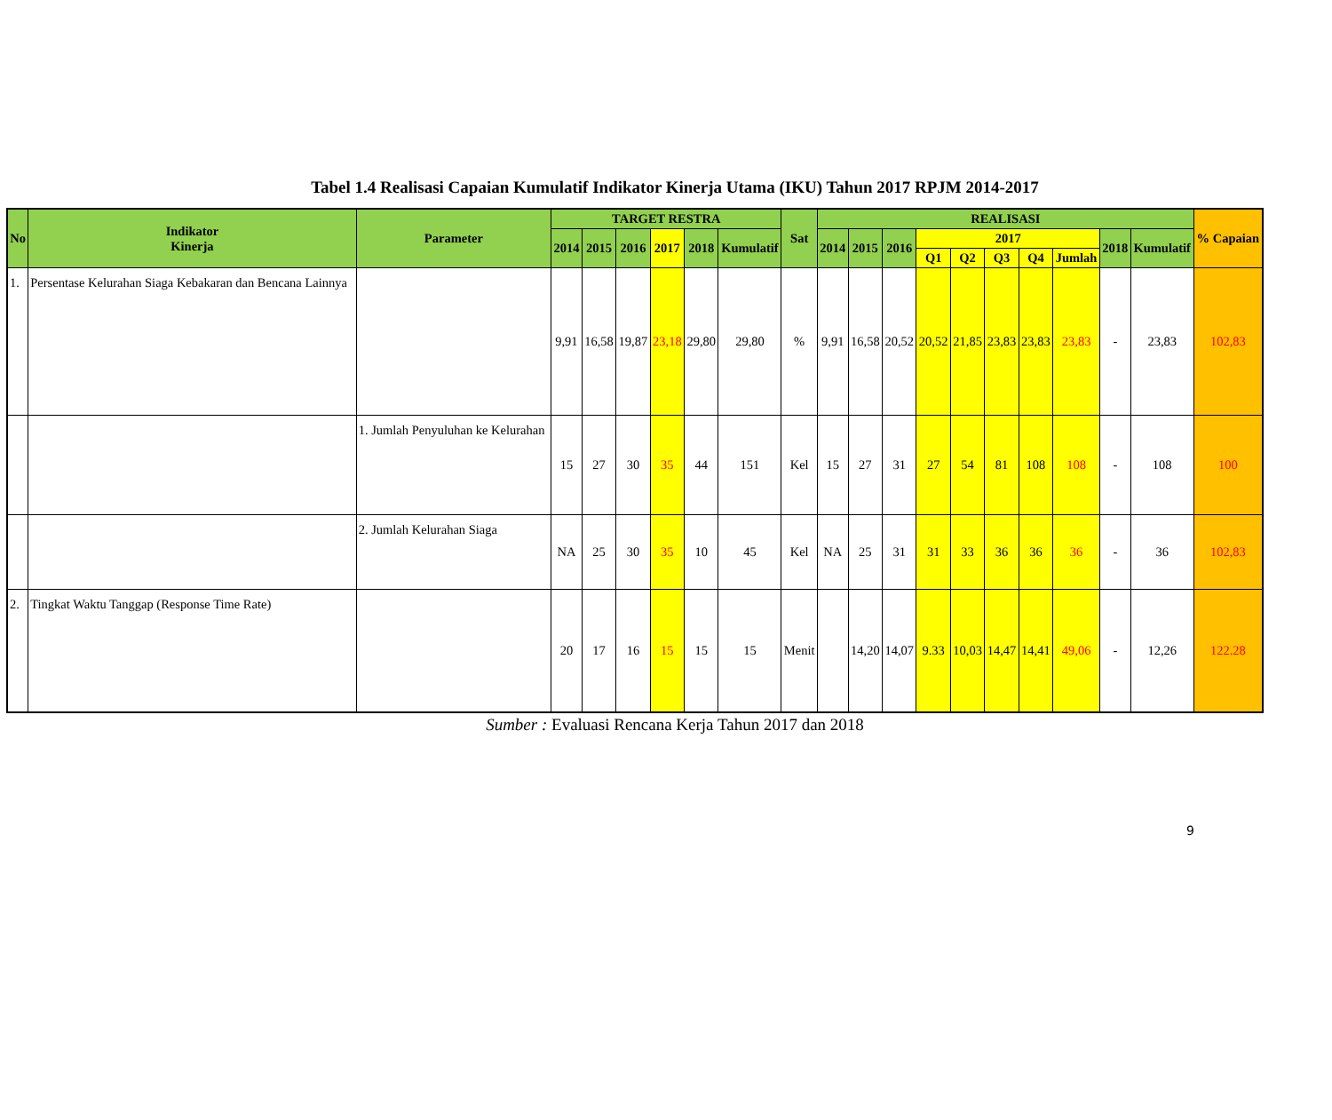Tabel 1.4 Realisasi Capaian Kumulatif Indikator Kinerja Utama (IKU) Tahun 2017 RPJM 2014-2017
| No | Indikator Kinerja | Parameter | TARGET RESTRA | | | | | | Sat | REALISASI | | | | | | | | | | % Capaian |
| --- | --- | --- | --- | --- | --- | --- | --- | --- | --- | --- | --- | --- | --- | --- | --- | --- | --- | --- | --- | --- |
| | | | 2014 | 2015 | 2016 | 2017 | 2018 | Kumulatif | | 2014 | 2015 | 2016 | 2017 | | | | | 2018 | Kumulatif | |
| | | | | | | | | | | | | | Q1 | Q2 | Q3 | Q4 | Jumlah | | | |
| 1. | Persentase Kelurahan Siaga Kebakaran dan Bencana Lainnya | | 9,91 | 16,58 | 19,87 | 23,18 | 29,80 | 29,80 | % | 9,91 | 16,58 | 20,52 | 20,52 | 21,85 | 23,83 | 23,83 | 23,83 | - | 23,83 | 102,83 |
| | | 1. Jumlah Penyuluhan ke Kelurahan | 15 | 27 | 30 | 35 | 44 | 151 | Kel | 15 | 27 | 31 | 27 | 54 | 81 | 108 | 108 | - | 108 | 100 |
| | | 2. Jumlah Kelurahan Siaga | NA | 25 | 30 | 35 | 10 | 45 | Kel | NA | 25 | 31 | 31 | 33 | 36 | 36 | 36 | - | 36 | 102,83 |
| 2. | Tingkat Waktu Tanggap (Response Time Rate) | | 20 | 17 | 16 | 15 | 15 | 15 | Menit | | 14,20 | 14,07 | 9.33 | 10,03 | 14,47 | 14,41 | 49,06 | - | 12,26 | 122.28 |
Sumber : Evaluasi Rencana Kerja Tahun 2017 dan 2018
9